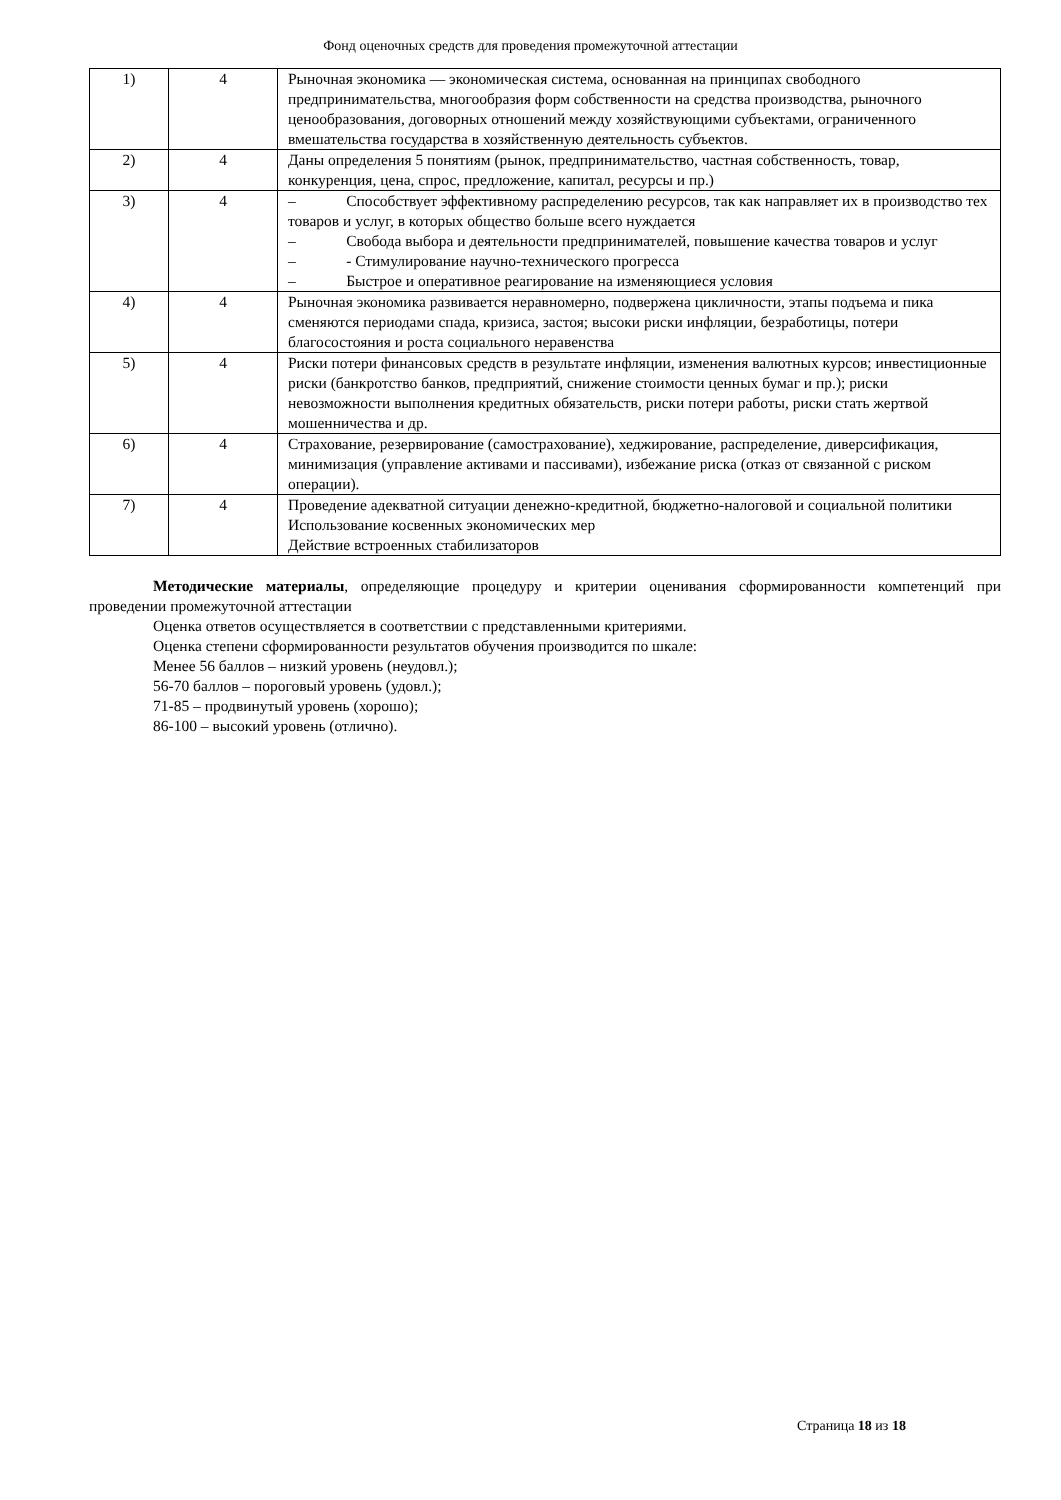Фонд оценочных средств для проведения промежуточной аттестации
| 1) | 4 | Рыночная экономика — экономическая система, основанная на принципах свободного предпринимательства, многообразия форм собственности на средства производства, рыночного ценообразования, договорных отношений между хозяйствующими субъектами, ограниченного вмешательства государства в хозяйственную деятельность субъектов. |
| 2) | 4 | Даны определения 5 понятиям (рынок, предпринимательство, частная собственность, товар, конкуренция, цена, спрос, предложение, капитал, ресурсы и пр.) |
| 3) | 4 | – Способствует эффективному распределению ресурсов, так как направляет их в производство тех товаров и услуг, в которых общество больше всего нуждается – Свобода выбора и деятельности предпринимателей, повышение качества товаров и услуг – - Стимулирование научно-технического прогресса – Быстрое и оперативное реагирование на изменяющиеся условия |
| 4) | 4 | Рыночная экономика развивается неравномерно, подвержена цикличности, этапы подъема и пика сменяются периодами спада, кризиса, застоя; высоки риски инфляции, безработицы, потери благосостояния и роста социального неравенства |
| 5) | 4 | Риски потери финансовых средств в результате инфляции, изменения валютных курсов; инвестиционные риски (банкротство банков, предприятий, снижение стоимости ценных бумаг и пр.); риски невозможности выполнения кредитных обязательств, риски потери работы, риски стать жертвой мошенничества и др. |
| 6) | 4 | Страхование, резервирование (самострахование), хеджирование, распределение, диверсификация, минимизация (управление активами и пассивами), избежание риска (отказ от связанной с риском операции). |
| 7) | 4 | Проведение адекватной ситуации денежно-кредитной, бюджетно-налоговой и социальной политики Использование косвенных экономических мер Действие встроенных стабилизаторов |
Методические материалы, определяющие процедуру и критерии оценивания сформированности компетенций при проведении промежуточной аттестации
Оценка ответов осуществляется в соответствии с представленными критериями.
Оценка степени сформированности результатов обучения производится по шкале:
Менее 56 баллов – низкий уровень (неудовл.);
56-70 баллов – пороговый уровень (удовл.);
71-85 – продвинутый уровень (хорошо);
86-100 – высокий уровень (отлично).
Страница 18 из 18